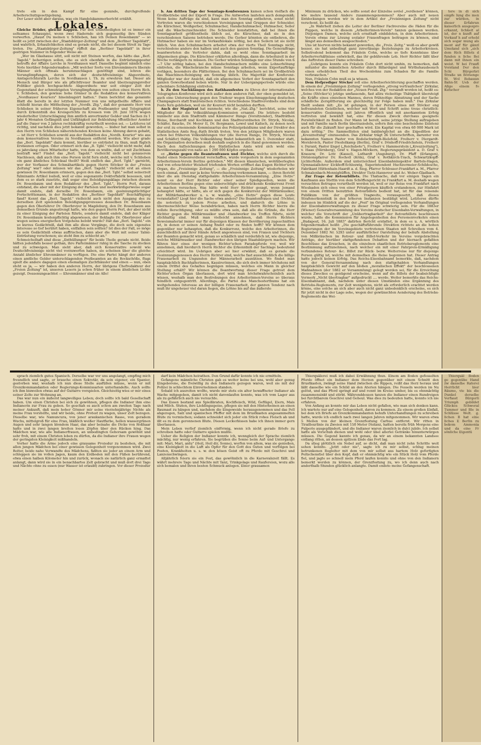trete ein in den Kampf für eine gesunde, durchgreifende Arbeiterschutzgesetzgebung.
Der Leser sieht aber daraus, was ein Handelskammerbericht erzählt.
Lokales.
Gleiche Brüder, gleiche Kappen. Für den Unbetheiligten ist es immer ein seltsames Schauspiel, wenn zwei Hadernde sich gegenseitig ihre Sünden vorwerfen. „Haust Du meinen v. Schlieben, hau ich Deinen Rosenbaum" — so heißt es jetzt zwischen der „Staatsbürger-Zeitung" und dem „Berliner Tageblatt", und wahrlich, Erbaulichkeiten sind es gerade nicht, die bei diesem Streit zu Tage treten. Die „Staatsbürger-Zeitung" rüffelt das „Berliner Tageblatt" in ihrer gestrigen Nummer in folgender Weise ab:
„Wer im Glashause sitzt, soll nicht mit Steinen werfen, das hätte das „Berl. Tagebl." beherzigen sollen, ehe es sich ebenfalls in die Entrüstungspostur betreffs der Affaire Lerche in Nordhausen warf. Dasselbe beginnt nämlich eine Note hierüber folgendermaßen: „Mit welcher Sorte von Ehrenmännern liberale Männer sich oftmals herumzuschlagen genöthigt sind, lehren die Verunglimpfungen, deren sich der deutschfreisinnige Abgeordnete, Amtsgerichtsrath Lerche in Nordhausen i. Th. zu erwehren hat. Dieser als Mensch und Bürger wie als pflichttreuer Beamter und überzeugungsvoller Politiker gleich hochgeachtete Abgeordnete war seit einiger Zeit der Gegenstand der schmutzigsten Verunglimpfungen von seiten eines Herrn Rich. v. Schlieben, den gewisse hohe Gönner in die Redaktion des konservativen „Nordhauser Kouriers" hineinbugsirt hatten." Dann berichtet das genannte Blatt die bereits in der letzten Nummer von uns mitgetheilte Affaire und schließt hieran die Mittheilung der „Nordh. Ztg.", daß der genannte Herr von Schlieben in seiner früheren Eigenschaft als Postbeamter und Telegraphist durch Erkenntniß des Kreisgerichts zu Krossen vom 20. Juni 1876 wegen wiederholter Unterschlagung ihm amtlich anvertrauter Gelder und Sachen zu 1 Jahr 6 Monaten Gefängniß und Unfähigkeit zur Bekleidung öffentlicher Aemter auf die Dauer von 2 Jahren rechtskräftig verurtheilt worden sei. — Letzteres ist richtig, und nachdem dies jetzt bekannt geworden, — bisher hat man selbst in den Herrn von Schlieben näherstehenden Kreisen keine Ahnung davon gehabt, — ist Herr v. Schlieben sowohl aus der Redaktion des „Nordh. Kourier" wie aus dem konservativen Vereine zu Nordhausen entfernt worden. Wie aber grade das „Berl. Tageblatt" dazu kommt, hierüber so entrüstet zu thun, muß füglich Erstaunen erregen. Oder erinnert sich das „B. Tgbl." vielleicht nicht mehr, daß es jahrelang einen Mitarbeiter hatte, von dem es wußte, daß er mit Zuchthaus bestraft war? Findet das „Berl. Tagebl." vielleicht nicht bei genauerem Nachlesen, daß auch ihm eine Person nicht fern steht, welche mit v. Schlieben ein ganz ähnliches Schicksal theilt? Weiß endlich das „Berl. Tgbl." garnicht, wer der Verfasser des Schmähartikels gegen Herrn Stöcker in der „Freien Zeitung" war? oder müssen wir das „Berl. Tagebl." vielleicht erst an einen gewissen Dr. Rosenbaum erinnern, gegen den das „Berl. Tgbl." selbst seinerzeit fulminante Artikel losließ, weil er eine sogenannte Doktorfabrik besessen, und dem es so stark zusetzte, daß sogar eine Beleidigungsklage zwischen diesem Dr. Rosenbaum und dem Redakteur des „Berl. Tgbl.", Herrn Perl, daraus entstand, die aber mit der Einigung der Parteien und merkwürdigerweise sogar damit endete, daß derselbe Dr. Rosenbaum, ein gesinnungstüchtiger Fortschrittsmann, in der Redaktion des „Berliner Tageblatt" Beschäftigung fand? Kennt das „Berl. Tagebl." vielleicht auch nicht den Ausgang des zu derselben Zeit spielenden Beleidigungsprozesses desselben Dr. Rosenbaum gegen den Oberlehrer Dr. Oberbreyer in Magdeburg, den Dr. Rosenbaum aus demselben Grunde angestrengt hatte, wie den gegen Herrn Perl, der aber nicht zu einer Einigung der Parteien führte, sondern damit endete, daß der Kläger Dr. Rosenbaum kostenpflichtig abgewiesen, der Beklagte Dr. Oberbreyer aber wegen seines energischen Vorgehens belobt wurde? Hat das „Berl. Tagebl." ein so kurzes Gedächtniß, daß ihm alle diese Vorgänge, die doch sein eigenstes Interesse so tief berührt haben, entfallen sein sollten? Ist dies der Fall, so möge es sein Gedächtniß etwas auffrischen, dann aber die Welt mit seiner Talmi-Entrüstung verschonen; sie steht ihm zu schlecht an."
Schmeichelhaft sind diese „Enthüllungen" für beide Theile gerade nicht. Beide hätten jedenfalls besser gethan, ihre Parteimänner ruhig in die Tasche zu stecken und zu schweigen. Man sieht aber, daß sich Konservative sowohl wie Deutschfreisinnige nicht viel vorzuwerfen haben, sie scheinen über die gleiche Anzahl ähnlicher Ehrenmänner zu verfügen. Die eine Partei hängt der anderen einen amtliche Gelder unterschlagenden Postbeamten an die Rockschöße, flugs spielt die andere dagegen einen ehemaligen Zuchthäusler und einen — nun, oben steht es ja, — wir haben den anderen Herrn, der übrigens Chefredakteur der „Freien Zeitung" ist, unseren Lesern ja schon früher in einem ähnlichen Lichte gezeigt. Dessenungeachtet — Ehrenmänner sind sie Alle!
b. Am dritten Tage der Sonntags-Konferenzen kamen schon vielfach die Großbetriebe und der Export in Frage. Die Antworten lauteten auch demgemäß; Wenn keine Aufträge da sind, kann man den Sonntag entbehren, sonst nicht! Vertreten waren die verschiedenen Vereinigungen und Gruppen der Schneider, die Kürschner, Weißgerber, Schuhmacher, Handschuhmacher, Hutmacher, Seiler und die Wäschezuschneider. Die Schneider konstatirten, daß bei ihnen die Sonntagsarbeit größtentheils üblich sei, die Kürschner, daß sie in den verschiedenen Saisons betrieben werde. Die Gerber könnten sie entbehren, die Hutmacher haben sie nur im Verkaufslokale nöthig, bei den Seilern ist sie nicht üblich. Von den Schuhmachern arbeitet etwa der vierte Theil Sonntags nicht, verschiedene andere den halben und auch den ganzen Sonntag. Die Generalfrage beantworteten die Vertreter dahin, daß es wohl ohne Sonntagsarbeit im Allgemeinen ginge. Die Kürschner erklärten allerdings, dann die Arbeitszeit in der Woche verlängern zu müssen. Die Gerber würden Sonntags nur eine Stunde von 6—7 Uhr nöthig haben, bei den Handschuhmachern müßte eine Lohnerhöhung eintreten, die Wäschebranche müsse Sonntags arbeiten, wenn Exportaufträge vorlägen, besonders die Plätterinnen. Bei den Schuhmachern sei im Großbetrieb das Maschinen-Reinigung am Sonntag üblich. Die Majorität der Konferenz-Mitglieder war der Ansicht, daß ein allgemeines Verbot der Sonntagsarbeit den ganzen Gewerbestand heben würde. Nur in der Uebergangsperiode würde eine scheinbare Schädigung eintreten.
b. Zu den Nachklängen des Rathhausfestes zu Ehren der internationalen Telegraphen-Konferenz wird sich außer dem anderen Fall, der oben gemeldet ist, auch eine Untersuchung gegen den Traiteur wegen Einschmuggelung deutschen Champagners statt französischen richten. Verschiedene Stadtverordnete sind dem Feste fern geblieben, weil sie ihr Kouvert nicht bezahlen durften.
Auch der Magistrat hat nunmehr, wie die „Nat.-Ztg." berichtet, seine vier Mitglieder für die Volkszählungs-Kommission ernannt. Die letztere besteht nunmehr aus dem Stadtrath und Kämmerer Runge (Vorsitzender), Stadträthen Weise, Borchardt und Kochhann und den Stadtverordneten Dr. Stryck, Nicolai, Schäfer, Baucke, Dr. Meyer II, Dr. Bergmann, Lowel und Kalisch, zu denen noch der erst zu ernennende Kommissarius des Polizeipräsidiums und der Direktor des Statistischen Amts Reg.-Rath Böckh treten. Von den jetzigen Mitgliedern waren schon bei früheren Volkszählungen vier (die Herren Runge, Dr. Stryck, Nicolai und Schäfer) thätig. Die Volkszählung findet bekanntlich am 1. Dezember statt, die Organisation derselben muß deshalb sogleich in die Hand genommen werden. Nach den Aufzeichnungen des Statistischen Amts wird sich wohl eine Bevölkerungszahl von nahe an 1 290 000 Köpfen ergeben.
er. „Hetze gegen die Beamtenfrauen und -Töchter, welche sich durch die Nadel einen Nebenverdienst verschaffen, wurde vorgestern in dem sogenannten Arbeiterinnen-Verein Berlins getrieben." Mit diesen klassischen, wohlüberlegten und von erleuchteter Weisheit triefenden Worten eröffnet das Eugen Richter'sche Organ, die „Freisinnige Zeitung", — die „Freisinnige Zeitung" wiederholen wir noch einmal, damit nur ja keine Verwechselung vorkommen kann, — ihren Bericht über die am Dienstag stattgehabte Arbeiterinnen-Versammlung. „Eine Hetze" nennt es der Herr Richter oder einer seiner Spießgesellen, wenn die Arbeiterinnen Berlins gegen eine unberechtigte und drückende Konkurrenz Front zu machen versuchen. Was hätte wohl Herr Richter gesagt, wenn Jemand behauptet hätte, er hätte, als er sich gegen die Konkurrenz der Militärmusiker, der Militärhandwerker u. s. w. wandte, „eine Hetze" gegen diese Leute veranstaltet? Liegt hier die Sache etwa anders? Die Beamtenfrauen und -Töchter, die notorisch zu jedem Preise arbeiten, und dadurch die Löhne in übermenschlicher Weise herabdrücken, haben nach Herrn Richter hierzu die vollste Berechtigung, oder es müßte etwa sein, daß alle die Gründe, die Herr Richter gegen die Militärmusiker und -Handwerker ins Treffen führte, nicht stichhaltig sind. Muß man vielleicht annehmen, daß Herrn Richters Beweismaterial immer nur für diejenigen Klassen der Bevölkerung zugeschnitten ist, in denen er seinen Anhang findet oder zu finden hofft? Wir können dem gegenüber nur behaupten, daß die Konkurrenz, welche den Arbeiterinnen, die ausschließlich auf ihrer Hände Arbeit angewiesen sind, von Frauen und Töchtern der Beamten gemacht wird, genau so schädlich und verderblich ist, wie diejenige, welche Militärmusiker und -Handwerker den übrigen Staatsbürgern machen. Wir führen hier eines der wenigen Richter'schen Paradepferde vor, weil wir annehmen, daß hierdurch Herrn Richter die Erkenntniß der Sachlage bedeutend erleichtert wird. Im Uebrigen aber sei hier erwähnt, daß es gerade die Gesinnungsgenossen des Herrn Richter sind, welche fast ausschließlich die billige Frauenarbeit zu Ungunsten der Männerarbeit ausnützen. Wo findet man hauptsächlich Buchhalterinnen, Kassirerinnen, die sich doch immer höchstens mit einem Drittel des Gehaltes begnügen müssen, welches ein Mann in gleicher Stellung erhält? Wir können die Beantwortung dieser Frage getrost dem Richter'schen Organ überlassen, dort wird man höchstwahrscheinlich auch wissen, weshalb man den Bestrebungen des Arbeiterinnen-Vereins so überaus feindlich entgegentritt. Allerdings, die Partei des Manchesterthums hat ein weitgehendes Interesse an der billigen Frauenarbeit, der ganzen Tendenz nach muß ihr ungeheuer viel daran liegen, die Löhne bis auf das äußerste
Minimum zu drücken, wie sollte sonst der Einzelne soviel „verdienen" können, wie mehre tausend Andere zusammengenommen? Aber auch mit neuen Entdeckungen werden wir in dem Artikel der „Freisinnigen Zeitung" nicht verschont. Es heißt da:
„In Wahrheit ziehen die Leiter der Berliner Fachvereine die Fäden für die Puppen, welche in diesem „Arbeiterinnen-Verein" tanzen gelassen werden. Diejenigen Damen, welche sich ernsthaft einbildeten, in dem Arbeiterinnen-Verein etwas zur Lösung sozialer Frauenfragen beitragen zu können, sind längst aus demselben ausgeschieden."
Uns ist hiervon nichts bekannt geworden, die „Freis. Zeitg." weiß es aber gewiß besser, sie hat unbedingt ganz zuverlässige Beziehungen zu Arbeiterkreisen. Selbstredend bekommt das Fräulein Cohn, welche so tiefe Kenntnisse über Arbeiterverhältnisse entwickelt, das ihr gebührende Lob. Herr Richter läßt über das Auftreten dieser Dame schreiben:
„Uebrigens konnte ein Fräulein Cohn dort nicht umhin, zu bemerken, daß mitunter die männlichen Arbeiter durch Billardspiel und Wirthshausbesuch einen erheblichen Theil des Wochenlohns zum Schaden für die Familie verbrauchen."
Nun, Fräulein Cohn muß es ja wissen.
Dem Hofprediger Stöcker soll eine Arbeitserleichterung geschaffen werden. In einem der „Freisinnigen Zeitung" vorliegenden „streng vertraulichen" Zirkular, welches von der Redaktion der „Neuen Preuß. Ztg." versandt worden ist, heißt es: „Seine (Stöcker's) jetzige umfassende, fast allzu vielseitige Thätigkeit übersteigt die Kräfte eines einzelnen Mannes, deren frühzeitige Abnutzung und der Sache schädliche Zersplitterung sie gleichzeitig zur Folge haben muß." Das Zirkular theilt sodann mit: „Es ist gelungen, in der Person eines mit Stöcker eng befreundeten Geistlichen, welcher mit Wort und Schrift seine treue christlich-konservative Gesinnung seit Jahren öffentlich und mit anerkanntem Erfolg vertreten und bewährt hat, eine für diesen Zweck durchaus geeignete Persönlichkeit zu finden. Der Mann ist bereit, seine jetzige Stellung aufzugeben und mit Familie nach Berlin überzusiedeln, sofern ihm eine bescheidene Existenz auch für die Zukunft hier geschaffen wird. Ein Kapital von etwa 60 000 Mark ist dazu nöthig." Die Sammellisten sind baldmöglichst an die Expedition der „Kreuzzeitung" einzusenden. Das Zirkular trägt 26 Unterschriften, darunter von bekannten Namen Pastor von Bodelschwingh-Bielefeld, Freiherr v. Diergardt-Morsbroich, Pastor Diestelkamp (Berlin), Graf v. Dönhoff-Friedrichstein, Freiherr v. Durant, Pastor Engel („Reichsbote"), Freiherr v. Hammerstein („Kreuzzeitung"), v. Haas (Nürnberg), Graf v. Hagen-Möckern, Regierungspräsident a. D. Graf v. Krassow, Dr. Lotz (Kassel), Luthardt (Augsburg), Dr. Pfaff (Erlangen), Divisionspfarrer Dr. Rocholl (Köln), Graf v. Rothkirch-Trach, Schwartzkopff-Lichterfelde. Außerdem sind unterzeichnet Eisenbahninspektor Bartels-Hagen, Gymnasiallehrer Eickhoff-Schleswig, Superintendent Huchzermeier-Schildesche, Fabrikant Hüttenhain-Haardt a. d. Sieg, Pfarrer Schlosser-Frankfurt a. M., Pfarrer Schmalenbach-Mennighüffen, Direktor Tietz-Hannover und Ac. Weber-Gladbach.
Zur Frage der Retourbillets. Die Thatsache, daß vor einigen Tagen ein Kaufmann aus Stettin von dem Schöffengericht zu Frankfurt a. M. deshalb wegen versuchten Betruges verurtheilt worden ist, weil er zur Reise von Frankfurt nach Wiesbaden sich eines von einer Privatperson käuflich erstandenen, zur Hinfahrt von einem Dritten benutzten Retourbillets bedient hat, ist für das reisende Publikum von der größten Tragweite, vorausgesetzt, daß dieses Strafenerkenntniß in den höheren Instanzen bestätigt wird. Letzteres dürfte indessen im Hinblick auf die der „Post" im Original vorliegenden Verhandlungen der Eisenbahnverwaltungen zu dieser Frage schwierig sein. Für die 1883er (Wiener) Generalversammlung des Vereins deutscher Eisenbahn-Verwaltungen, in welcher die Vorschrift der „Unübertragbarkeit" der Retourbillets beschlossen wurde, hatte die Kommission für Angelegenheiten des Personenverkehrs einen „Budapest, 16. Juli 1883" datirten Bericht erstattet, in dem es u. A. wörtlich folgendermaßen heißt: „Die geschäftsführende Direktion richtete an die hohen Regierungen der im Vereinsgebiete vertretenen Staaten mit Schreiben vom 4. Dezember 1882 Nr. 5293 unter ausführlicher Darstellung der behufs Abstellung von Mißbräuchen im Retour- und Billet-Verkehr im Vereine vorgebrachten Anträge, der hierüber stattgefundenen Debatten und der hiernach gefaßten Beschlüsse das Ersuchen, in die einzelnen staatlichen Betriebsreglements eine Bestimmung aufzunehmen, nach welcher ein mit einer Fahrpreis-Ermäßigung verbundenes Retour- &c. Billet zur Rück- bezw. Weiterreise nur für diejenige Person gültig ist, welche mit demselben die Reise begonnen hat. Dieser Antrag hatte jedoch keinen Erfolg. Das Reichs-Eisenbahnamt bemerkte, daß, nachdem von der General-Versammlung nach den stattgehabten Verhandlungen hauptsächlich Gewicht auf den bloßen „moralischen Effekt" der beschlossenen Maßnahmen (der 1882 er Versammlung) gelegt worden sei, für die Erreichung dieses Zweckes es genügend erscheine, wenn auf die Billets der beabsichtigte Vermerk „Nicht übertragbar" aufgedruckt .... werde. Weiter bemerkte das Reichs-Eisenbahnamt, daß, nachdem unter diesen Umständen eine Ergänzung des Betriebs-Reglements, zur Zeit wenigstens, nicht als erforderlich erachtet werden könne, eine solche an sich aber auch nicht ganz unbedenklich erscheine, es sich für jetzt nicht in der Lage sehe, wegen der gewünschten Aenderung des Betriebs-Reglements das Wei-
tere in di sich empfe lung die men zur würden, in dieser Erfahrun kaiserlich ausgespro erkannt, lichkeit al ist, der n kunft auf Verkauf h auf erhebl sich sogar mung als ment auf für gänzl Umstand sich „sich dem Rich Billets d funden n liche Bei dann mit ihnen ein weist. W bei Fraufl Vorstand Der den Schi Bürgerbri Straße un Börsenge St. Wol Bebauun Bahn-St Ueb der Allge einem fo Kutscher
sprach ziemlich gutes Spanisch. Derselbe war vor uns angelangt, empfing mich freundlich und sagte, er brauche einen Sekretär, da sein eigener, ein Spanier, gestorben war, weshalb ich nun diese Stelle ausfüllen müsse, wenn er mit Grenzkommandanten oder Regierungs-Kommissarien unterhandelte. Auch sollte ich ihm bisweilen etwas auf der Guitarre vorspielen. Gleichzeitig wies er mir eines seiner Zelte zur Wohnung an.
Das war nun ein äußerst langweiliges Leben; doch sollte ich bald Gesellschaft haben. Um einen Christen bei sich zu gewöhnen, pflegen die Indianer ihm eine Indianerin zur Frau zu geben. So geschah es auch schon am zweiten Tage nach meiner Ankunft, daß mein hoher Gönner mir seine vierzehnjährige Nichte als meine Frau vorstellte, und wir beide, ohne Protest zu wagen, unser Zelt bezogen. Dieselbe war, wie Namuncura, von jener araukanischen Rasse, von geradem Wuchs, mittelgroß für eine Frau, bläßlich weißer Hautfarbe, hellen wassergrünen Augen und sehr langen blondem Haar, das aber beinahe die Dicke von Roßhaar hatte und in zwei langen breiten losen Zöpfen über den Rücken hing. Das Mädchen war, wie alle Indianerfrauen, an unbedingten Gehorsam gewöhnt und sehr froh, mit einem Christen leben zu dürfen, da die Indianer ihre Frauen wegen der geringsten Kleinigkeit mißhandeln.
Vorher hatte die Arme jedoch eine grausame Prozedur zu bestehen, die mit allen jungen Mädchen bei einer gewissen Gelegenheit vorgenommen wird. Zwei Reiter, beide nahe Verwandte des Mädchens, faßten sie jeder an einem Arm und schleppen sie im vollen Jagen, kaum den Erdboden mit den Füßen berührend, etwa einen halben Kilometer hin und zurück, wonach sie natürlich ganz ermattet anlangt, dann wird sie in ein benachbartes Zelt gebracht und muß dort drei Tage und Nächte ohne zu essen (nur Wasser ist erlaubt) zubringen. Vor dieser Prozedur
darf kein Mädchen heirathen. Den Grund dafür konnte ich nie ermitteln.
Gefangene männliche Christen gab es weiter keine bei uns, wohl aber genug Eingeborene, die freiwillig zu den Indianern gezogen waren, weil sie mit der Polizei in schlechtem Einvernehmen standen.
Sobald ich ausreiten wollte, wurde mir stets ein alter bewaffneter Indianer als Wache mitgegeben, damit ich nicht davonlaufen konnte, was ich vom Lager aus als zu gefährlich auch nie versuchte.
Das Essen bestand aus Spießbraten, Kochfleisch, Wild, Geflügel, Eiern, Mais und Milch. Stuten, ihre Lieblingsspeise, pflegen sie mit den Hinterbeinen an einen Baumast zu hängen und, nachdem die Eingeweide herausgenommen und das Fell abgezogen, Salz und spanischen Pfeffer mit dem im Brustkasten angesammelten Blute zu vermischen; sodann schneidet sich jeder ein Stück rohes Fleisch ab und ißt es zu dem geronnenen Blute. Diesen Leckerbissen habe ich ihnen immer gern überlassen.
Mein Leben verlief ziemlich einförmig, wenn ich nicht gerade Briefe zu schreiben hatte oder Guitarre spielen mußte.
Ueber die Religion der Indianer konnte ich, wenngleich der Sprache ziemlich mächtig, nur wenig erfahren. Sie begrüßen die Sonne beim Auf- und Untergange mit: Mari, Mari, antu" (Heil, Heil dir, Sonne), werfen von allem, was sie genießen, eine Kleinigkeit in die Luft als Opfer für den Gott des Guten und verfolgen bei Pesten, Krankheiten u. s. w. den bösen Geist oft zu Pferde mit Geschrei und Lanzenschwingen.
Alljährlich feiern sie ein Fest, das gewöhnlich in die Karnevalszeit fällt. Es währt mehrere Tage und Nächte mit Tanz, Trinkgelage und Raufereien, wozu alle sich bemalen und ihren besten Schmuck anlegen. Einer grausamen
Thierquälerei muß ich dabei Erwähnung thun. Einem am Boden gefesselten Pferde öffnet ein Indianer dem Herzen gegenüber mit einem Schnitt den Brustkasten, zwängt seine Hand zwischen die Rippen, reißt das Herz heraus und läßt dasselbe wie ein Schild an den Aterien hängen. Die Fesseln werden im Nu gelöst, und das Pferd springt auf und rennt im Kreise umher, bis es ohnmächtig zusammensinkt und stirbt. Währenddessen tanzen die Indianer einen Rundreigen bei furchtbarem Geschrei und Geheul. Was dies zu bedeuten hatte, konnte ich nie erfahren.
Von Anfang an konnte mir das Leben nicht gefallen, wie man sich denken kann. Ich wartete nur auf eine Gelegenheit, davon zu kommen. Zu einem großen Einfall, bei dem ich Briefe an Grenzkommandanten behufs Unterhandlungen zu schreiben hatte, wurde ich endlich nach zwei langen Jahren mitgenommen. Wir waren etwa 5 Meilen von der kleinen Grenzfestung Carhue entfernt. Wir ritten in Tirailleurlinie zu Zweien mit 150 Meter Distanz, hatten bereits früh Morgens eine Pulperie ausgeplündert, und die Indianer waren ziemlich in dulci jubilo. Ich selbst hatte als Vorschub dienen und wohl oder übel allerlei Getränke hinunterwürgen müssen. Die Gegend kannte ich genau, da wir an einem bekannten Landsee entlang ritten, an dessen spitzem Ende das Fort lag.
Da stieg plötzlich ein Nebel auf, so dicht, daß man nicht zehn Schritte weit sehen konnte. „Jetzt oder nie", sagte ich zu mir selbst, schlug meinen betrunkenen Begleiter mit dem von mir selbst aus hartem Holz gefertigten Peitschenstiel über den Kopf, daß er ohnmächtig wie ein Stück Holz vom Pferde fiel, und jagte so schnell mein Pferd laufen konnte und ohne von den Indianern bemerkt werden zu können, der Grenzfestung zu, wo ich denn auch nach anderthalb Stunden glücklich anlangte. Damit endete meine Gefangenschaft.
Thierquäl Boden ge gegenübe Hand zw dasselbe Raterei Herrlicht bier Räume, vie bis die Dunkel derselbe Verfasst Bürgerli Triumph gebildet Glückes Schweral Tummer und Ble in Schlüsse Welt. g. lichen B hat eine liches E Berlin zu bekom Ammonia und da eine Fr sönliche Eigentü